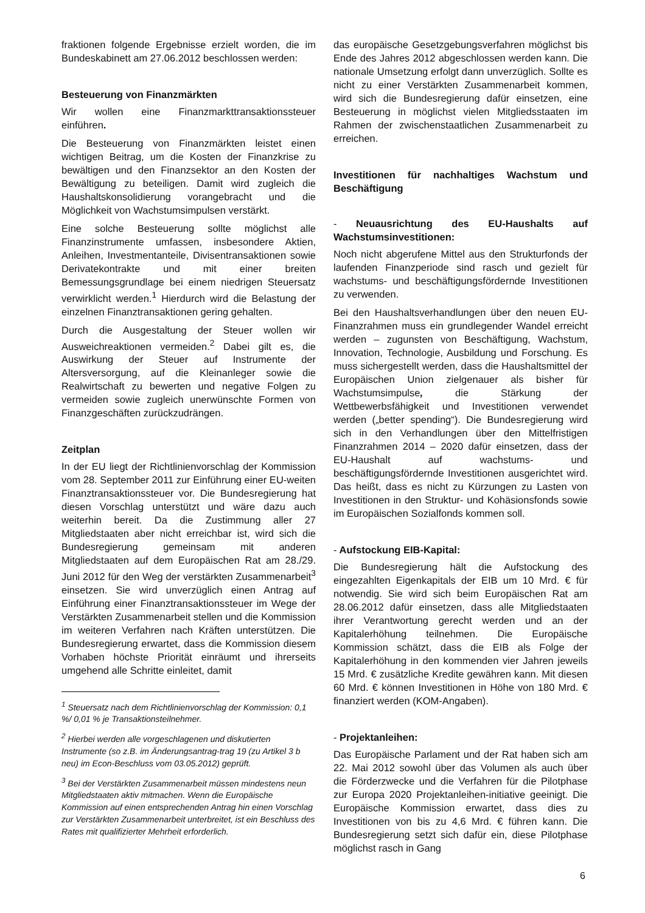fraktionen folgende Ergebnisse erzielt worden, die im Bundeskabinett am 27.06.2012 beschlossen werden:
Besteuerung von Finanzmärkten
Wir wollen eine Finanzmarkttransaktionssteuer einführen.
Die Besteuerung von Finanzmärkten leistet einen wichtigen Beitrag, um die Kosten der Finanzkrise zu bewältigen und den Finanzsektor an den Kosten der Bewältigung zu beteiligen. Damit wird zugleich die Haushaltskonsolidierung vorangebracht und die Möglichkeit von Wachstumsimpulsen verstärkt.
Eine solche Besteuerung sollte möglichst alle Finanzinstrumente umfassen, insbesondere Aktien, Anleihen, Investmentanteile, Divisentransaktionen sowie Derivatekontrakte und mit einer breiten Bemessungsgrundlage bei einem niedrigen Steuersatz verwirklicht werden.<sup>1</sup> Hierdurch wird die Belastung der einzelnen Finanztransaktionen gering gehalten.
Durch die Ausgestaltung der Steuer wollen wir Ausweichreaktionen vermeiden.<sup>2</sup> Dabei gilt es, die Auswirkung der Steuer auf Instrumente der Altersversorgung, auf die Kleinanleger sowie die Realwirtschaft zu bewerten und negative Folgen zu vermeiden sowie zugleich unerwünschte Formen von Finanzgeschäften zurückzudrängen.
Zeitplan
In der EU liegt der Richtlinienvorschlag der Kommission vom 28. September 2011 zur Einführung einer EU-weiten Finanztransaktionssteuer vor. Die Bundesregierung hat diesen Vorschlag unterstützt und wäre dazu auch weiterhin bereit. Da die Zustimmung aller 27 Mitgliedstaaten aber nicht erreichbar ist, wird sich die Bundesregierung gemeinsam mit anderen Mitgliedstaaten auf dem Europäischen Rat am 28./29. Juni 2012 für den Weg der verstärkten Zusammenarbeit<sup>3</sup> einsetzen. Sie wird unverzüglich einen Antrag auf Einführung einer Finanztransaktionssteuer im Wege der Verstärkten Zusammenarbeit stellen und die Kommission im weiteren Verfahren nach Kräften unterstützen. Die Bundesregierung erwartet, dass die Kommission diesem Vorhaben höchste Priorität einräumt und ihrerseits umgehend alle Schritte einleitet, damit
<sup>1</sup> Steuersatz nach dem Richtlinienvorschlag der Kommission: 0,1 %/ 0,01 % je Transaktionsteilnehmer.
<sup>2</sup> Hierbei werden alle vorgeschlagenen und diskutierten Instrumente (so z.B. im Änderungsantrag-trag 19 (zu Artikel 3 b neu) im Econ-Beschluss vom 03.05.2012) geprüft.
<sup>3</sup> Bei der Verstärkten Zusammenarbeit müssen mindestens neun Mitgliedstaaten aktiv mitmachen. Wenn die Europäische Kommission auf einen entsprechenden Antrag hin einen Vorschlag zur Verstärkten Zusammenarbeit unterbreitet, ist ein Beschluss des Rates mit qualifizierter Mehrheit erforderlich.
das europäische Gesetzgebungsverfahren möglichst bis Ende des Jahres 2012 abgeschlossen werden kann. Die nationale Umsetzung erfolgt dann unverzüglich. Sollte es nicht zu einer Verstärkten Zusammenarbeit kommen, wird sich die Bundesregierung dafür einsetzen, eine Besteuerung in möglichst vielen Mitgliedsstaaten im Rahmen der zwischenstaatlichen Zusammenarbeit zu erreichen.
Investitionen für nachhaltiges Wachstum und Beschäftigung
- Neuausrichtung des EU-Haushalts auf Wachstumsinvestitionen:
Noch nicht abgerufene Mittel aus den Strukturfonds der laufenden Finanzperiode sind rasch und gezielt für wachstums- und beschäftigungsfördernde Investitionen zu verwenden.
Bei den Haushaltsverhandlungen über den neuen EU-Finanzrahmen muss ein grundlegender Wandel erreicht werden – zugunsten von Beschäftigung, Wachstum, Innovation, Technologie, Ausbildung und Forschung. Es muss sichergestellt werden, dass die Haushaltsmittel der Europäischen Union zielgenauer als bisher für Wachstumsimpulse, die Stärkung der Wettbewerbsfähigkeit und Investitionen verwendet werden („better spending“). Die Bundesregierung wird sich in den Verhandlungen über den Mittelfristigen Finanzrahmen 2014 – 2020 dafür einsetzen, dass der EU-Haushalt auf wachstums- und beschäftigungsfördernde Investitionen ausgerichtet wird. Das heißt, dass es nicht zu Kürzungen zu Lasten von Investitionen in den Struktur- und Kohäsionsfonds sowie im Europäischen Sozialfonds kommen soll.
- Aufstockung EIB-Kapital:
Die Bundesregierung hält die Aufstockung des eingezahlten Eigenkapitals der EIB um 10 Mrd. € für notwendig. Sie wird sich beim Europäischen Rat am 28.06.2012 dafür einsetzen, dass alle Mitgliedstaaten ihrer Verantwortung gerecht werden und an der Kapitalerhöhung teilnehmen. Die Europäische Kommission schätzt, dass die EIB als Folge der Kapitalerhöhung in den kommenden vier Jahren jeweils 15 Mrd. € zusätzliche Kredite gewähren kann. Mit diesen 60 Mrd. € können Investitionen in Höhe von 180 Mrd. € finanziert werden (KOM-Angaben).
- Projektanleihen:
Das Europäische Parlament und der Rat haben sich am 22. Mai 2012 sowohl über das Volumen als auch über die Förderzwecke und die Verfahren für die Pilotphase zur Europa 2020 Projektanleihen-initiative geeinigt. Die Europäische Kommission erwartet, dass dies zu Investitionen von bis zu 4,6 Mrd. € führen kann. Die Bundesregierung setzt sich dafür ein, diese Pilotphase möglichst rasch in Gang
6